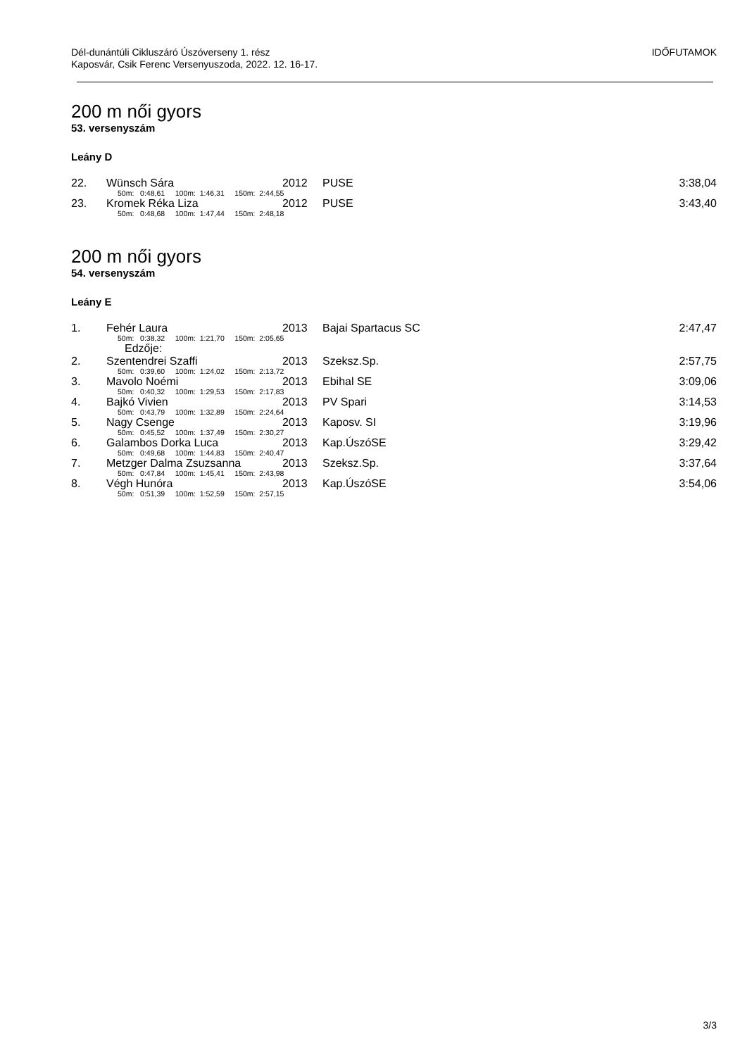Dél-dunántúli Cikluszáró Úszóverseny 1. rész
Kaposvár, Csik Ferenc Versenyuszoda, 2022. 12. 16-17.
IDŐFUTAMOK
200 m női gyors
53. versenyszám
Leány D
| 22. | Wünsch Sára | 2012 | PUSE | 3:38,04 |
| | 50m: 0:48,61 100m: 1:46,31 150m: 2:44,55 | | | |
| 23. | Kromek Réka Liza | 2012 | PUSE | 3:43,40 |
| | 50m: 0:48,68 100m: 1:47,44 150m: 2:48,18 | | | |
200 m női gyors
54. versenyszám
Leány E
| 1. | Fehér Laura | 2013 | Bajai Spartacus SC | 2:47,47 |
| | 50m: 0:38,32 100m: 1:21,70 150m: 2:05,65 | | | |
| | Edzője: | | | |
| 2. | Szentendrei Szaffi | 2013 | Szeksz.Sp. | 2:57,75 |
| | 50m: 0:39,60 100m: 1:24,02 150m: 2:13,72 | | | |
| 3. | Mavolo Noémi | 2013 | Ebihal SE | 3:09,06 |
| | 50m: 0:40,32 100m: 1:29,53 150m: 2:17,83 | | | |
| 4. | Bajkó Vivien | 2013 | PV Spari | 3:14,53 |
| | 50m: 0:43,79 100m: 1:32,89 150m: 2:24,64 | | | |
| 5. | Nagy Csenge | 2013 | Kaposv. SI | 3:19,96 |
| | 50m: 0:45,52 100m: 1:37,49 150m: 2:30,27 | | | |
| 6. | Galambos Dorka Luca | 2013 | Kap.ÚszóSE | 3:29,42 |
| | 50m: 0:49,68 100m: 1:44,83 150m: 2:40,47 | | | |
| 7. | Metzger Dalma Zsuzsanna | 2013 | Szeksz.Sp. | 3:37,64 |
| | 50m: 0:47,84 100m: 1:45,41 150m: 2:43,98 | | | |
| 8. | Végh Hunóra | 2013 | Kap.ÚszóSE | 3:54,06 |
| | 50m: 0:51,39 100m: 1:52,59 150m: 2:57,15 | | | |
3/3